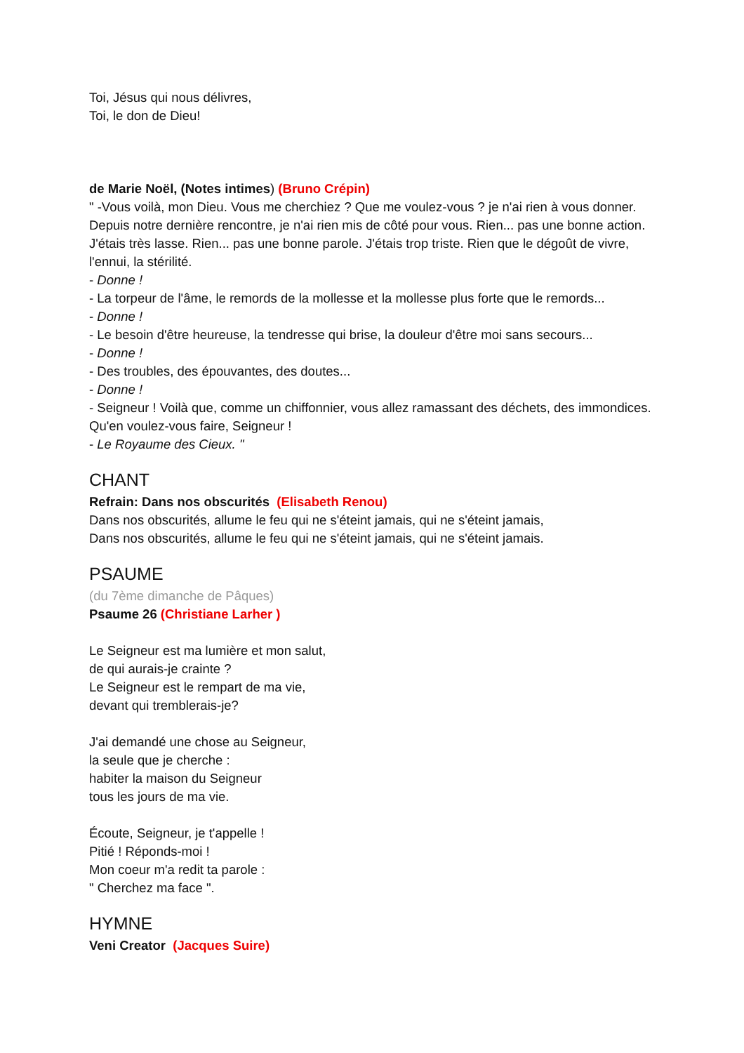Toi, Jésus qui nous délivres,
Toi, le don de Dieu!
de Marie Noël, (Notes intimes) (Bruno Crépin)
" -Vous voilà, mon Dieu. Vous me cherchiez ? Que me voulez-vous ? je n'ai rien à vous donner. Depuis notre dernière rencontre, je n'ai rien mis de côté pour vous. Rien... pas une bonne action. J'étais très lasse. Rien... pas une bonne parole. J'étais trop triste. Rien que le dégoût de vivre, l'ennui, la stérilité.
- Donne !
- La torpeur de l'âme, le remords de la mollesse et la mollesse plus forte que le remords...
- Donne !
- Le besoin d'être heureuse, la tendresse qui brise, la douleur d'être moi sans secours...
- Donne !
- Des troubles, des épouvantes, des doutes...
- Donne !
- Seigneur ! Voilà que, comme un chiffonnier, vous allez ramassant des déchets, des immondices. Qu'en voulez-vous faire, Seigneur !
- Le Royaume des Cieux. "
CHANT
Refrain: Dans nos obscurités (Elisabeth Renou)
Dans nos obscurités, allume le feu qui ne s'éteint jamais, qui ne s'éteint jamais,
Dans nos obscurités, allume le feu qui ne s'éteint jamais, qui ne s'éteint jamais.
PSAUME
(du 7ème dimanche de Pâques)
Psaume 26 (Christiane Larher )
Le Seigneur est ma lumière et mon salut,
de qui aurais-je crainte ?
Le Seigneur est le rempart de ma vie,
devant qui tremblerais-je?
J'ai demandé une chose au Seigneur,
la seule que je cherche :
habiter la maison du Seigneur
tous les jours de ma vie.
Écoute, Seigneur, je t'appelle !
Pitié ! Réponds-moi !
Mon coeur m'a redit ta parole :
" Cherchez ma face ".
HYMNE
Veni Creator (Jacques Suire)